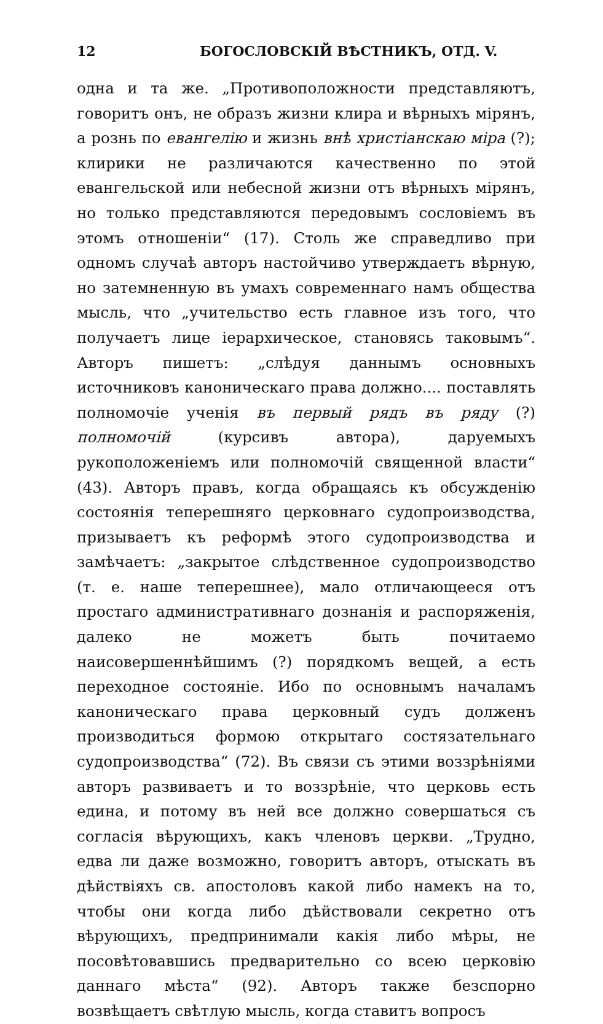12 БОГОСЛОВСКІЙ ВѢСТНИКЪ, ОТД. V.
одна и та же. „Противоположности представляютъ, говоритъ онъ, не образъ жизни клира и вѣрныхъ мірянъ, а рознь по евангелію и жизнь внѣ христіанскаю міра (?); клирики не различаются качественно по этой евангельской или небесной жизни отъ вѣрныхъ мірянъ, но только представляются передовымъ сословіемъ въ этомъ отношеніи“ (17). Столь же справедливо при одномъ случаѣ авторъ настойчиво утверждаетъ вѣрную, но затемненную въ умахъ современнаго намъ общества мысль, что „учительство есть главное изъ того, что получаетъ лице іерархическое, становясь таковымъ“. Авторъ пишетъ: „слѣдуя даннымъ основныхъ источниковъ каноническаго права должно.... поставлять полномочіе ученія въ первый рядъ въ ряду (?) полномочій (курсивъ автора), даруемыхъ рукоположеніемъ или полномочій священной власти“ (43). Авторъ правъ, когда обращаясь къ обсужденію состоянія теперешняго церковнаго судопроизводства, призываетъ къ реформѣ этого судопроизводства и замѣчаетъ: „закрытое слѣдственное судопроизводство (т. е. наше теперешнее), мало отличающееся отъ простаго административнаго дознанія и распоряженія, далеко не можетъ быть почитаемо наисовершеннѣйшимъ (?) порядкомъ вещей, а есть переходное состояніе. Ибо по основнымъ началамъ каноническаго права церковный судъ долженъ производиться формою открытаго состязательнаго судопроизводства“ (72). Въ связи съ этими воззрѣніями авторъ развиваетъ и то воззрѣніе, что церковь есть едина, и потому въ ней все должно совершаться съ согласія вѣрующихъ, какъ членовъ церкви. „Трудно, едва ли даже возможно, говоритъ авторъ, отыскать въ дѣйствіяхъ св. апостоловъ какой либо намекъ на то, чтобы они когда либо дѣйствовали секретно отъ вѣрующихъ, предпринимали какія либо мѣры, не посовѣтовавшись предварительно со всею церковію даннаго мѣста“ (92). Авторъ также безспорно возвѣщаетъ свѣтлую мысль, когда ставитъ вопросъ